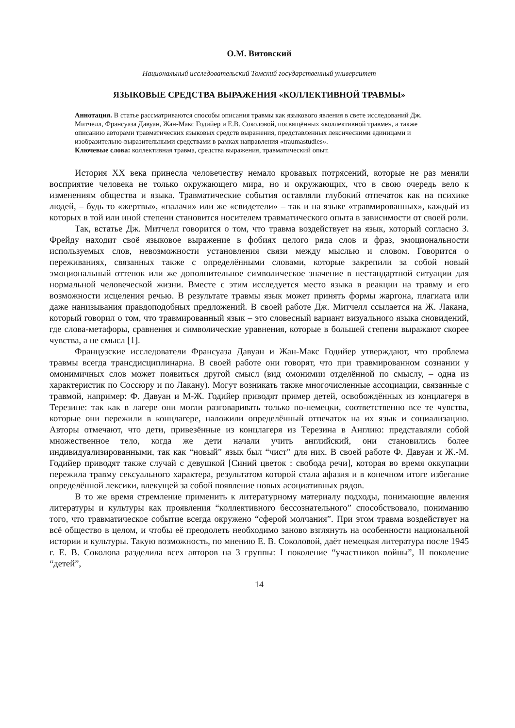О.М. Витовский
Национальный исследовательский Томский государственный университет
ЯЗЫКОВЫЕ СРЕДСТВА ВЫРАЖЕНИЯ «КОЛЛЕКТИВНОЙ ТРАВМЫ»
Аннотация. В статье рассматриваются способы описания травмы как языкового явления в свете исследований Дж. Митчелл, Франсуаза Давуан, Жан-Макс Годийер и Е.В. Соколовой, посвящённых «коллективной травме», а также описанию авторами травматических языковых средств выражения, представленных лексическими единицами и изобразительно-выразительными средствами в рамках направления «traumastudies».
Ключевые слова: коллективная травма, средства выражения, травматический опыт.
История XX века принесла человечеству немало кровавых потрясений, которые не раз меняли восприятие человека не только окружающего мира, но и окружающих, что в свою очередь вело к изменениям общества и языка. Травматические события оставляли глубокий отпечаток как на психике людей, – будь то «жертвы», «палачи» или же «свидетели» – так и на языке «травмированных», каждый из которых в той или иной степени становится носителем травматического опыта в зависимости от своей роли.
Так, встатье Дж. Митчелл говорится о том, что травма воздействует на язык, который согласно З. Фрейду находит своё языковое выражение в фобиях целого ряда слов и фраз, эмоциональности используемых слов, невозможности установления связи между мыслью и словом. Говорится о переживаниях, связанных также с определёнными словами, которые закрепили за собой новый эмоциональный оттенок или же дополнительное символическое значение в нестандартной ситуации для нормальной человеческой жизни. Вместе с этим исследуется место языка в реакции на травму и его возможности исцеления речью. В результате травмы язык может принять формы жаргона, плагиата или даже нанизывания правдоподобных предложений. В своей работе Дж. Митчелл ссылается на Ж. Лакана, который говорил о том, что травмированный язык – это словесный вариант визуального языка сновидений, где слова-метафоры, сравнения и символические уравнения, которые в большей степени выражают скорее чувства, а не смысл [1].
Французские исследователи Франсуаза Давуан и Жан-Макс Годийер утверждают, что проблема травмы всегда трансдисциплинарна. В своей работе они говорят, что при травмированном сознании у омонимичных слов может появиться другой смысл (вид омонимии отделённой по смыслу, – одна из характеристик по Соссюру и по Лакану). Могут возникать также многочисленные ассоциации, связанные с травмой, например: Ф. Давуан и М-Ж. Годийер приводят пример детей, освобождённых из концлагеря в Терезине: так как в лагере они могли разговаривать только по-немецки, соответственно все те чувства, которые они пережили в концлагере, наложили определённый отпечаток на их язык и социализацию. Авторы отмечают, что дети, привезённые из концлагеря из Терезина в Англию: представляли собой множественное тело, когда же дети начали учить английский, они становились более индивидуализированными, так как “новый” язык был “чист” для них. В своей работе Ф. Давуан и Ж.-М. Годийер приводят также случай с девушкой [Синий цветок : свобода речи], которая во время оккупации пережила травму сексуального характера, результатом которой стала афазия и в конечном итоге избегание определённой лексики, влекущей за собой появление новых асоциативных рядов.
В то же время стремление применить к литературному материалу подходы, понимающие явления литературы и культуры как проявления “коллективного бессознательного” способствовало, пониманию того, что травматическое событие всегда окружено “сферой молчания”. При этом травма воздействует на всё общество в целом, и чтобы её преодолеть необходимо заново взглянуть на особенности национальной истории и культуры. Такую возможность, по мнению Е. В. Соколовой, даёт немецкая литература после 1945 г. Е. В. Соколова разделила всех авторов на 3 группы: I поколение “участников войны”, II поколение “детей”,
14